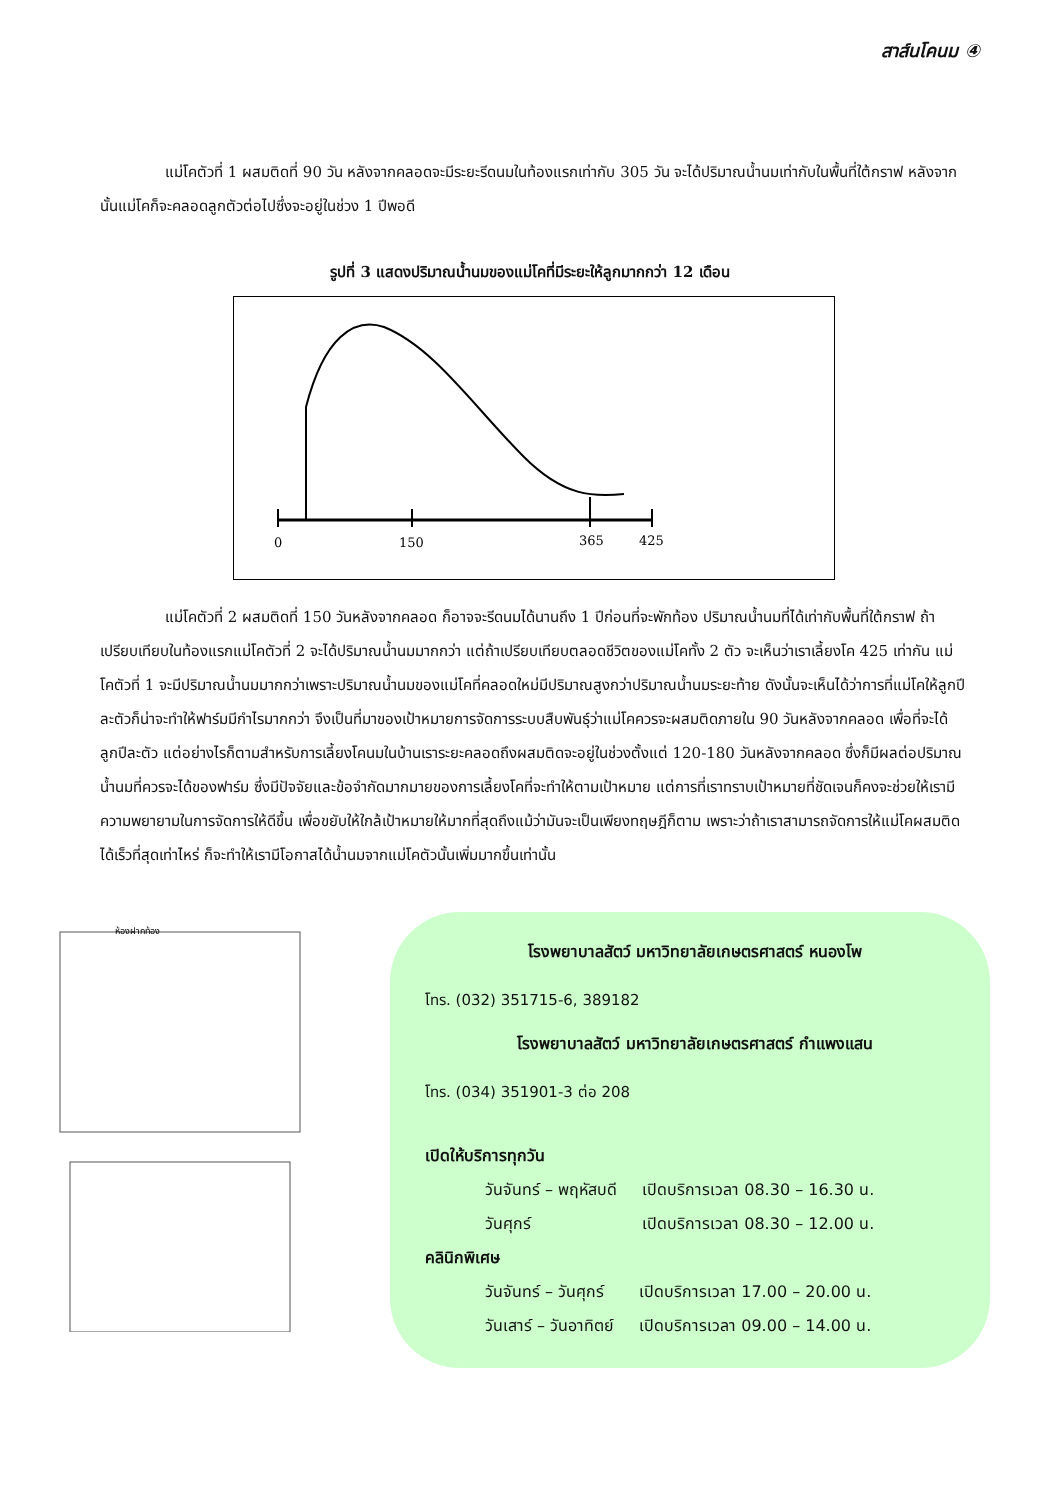สาส์นโคนม ④
แม่โคตัวที่ 1 ผสมติดที่ 90 วัน หลังจากคลอดจะมีระยะรีดนมในท้องแรกเท่ากับ 305 วัน จะได้ปริมาณน้ำนมเท่ากับในพื้นที่ใต้กราฟ หลังจากนั้นแม่โคก็จะคลอดลูกตัวต่อไปซึ่งจะอยู่ในช่วง 1 ปีพอดี
รูปที่ 3 แสดงปริมาณน้ำนมของแม่โคที่มีระยะให้ลูกมากกว่า 12 เดือน
0
150
365
425
แม่โคตัวที่ 2 ผสมติดที่ 150 วันหลังจากคลอด ก็อาจจะรีดนมได้นานถึง 1 ปีก่อนที่จะพักท้อง ปริมาณน้ำนมที่ได้เท่ากับพื้นที่ใต้กราฟ ถ้าเปรียบเทียบในท้องแรกแม่โคตัวที่ 2 จะได้ปริมาณน้ำนมมากกว่า แต่ถ้าเปรียบเทียบตลอดชีวิตของแม่โคทั้ง 2 ตัว จะเห็นว่าเราเลี้ยงโค 425 เท่ากัน แม่โคตัวที่ 1 จะมีปริมาณน้ำนมมากกว่าเพราะปริมาณน้ำนมของแม่โคที่คลอดใหม่มีปริมาณสูงกว่าปริมาณน้ำนมระยะท้าย ดังนั้นจะเห็นได้ว่าการที่แม่โคให้ลูกปีละตัวก็น่าจะทำให้ฟาร์มมีกำไรมากกว่า จึงเป็นที่มาของเป้าหมายการจัดการระบบสืบพันธุ์ว่าแม่โคควรจะผสมติดภายใน 90 วันหลังจากคลอด เพื่อที่จะได้ลูกปีละตัว แต่อย่างไรก็ตามสำหรับการเลี้ยงโคนมในบ้านเราระยะคลอดถึงผสมติดจะอยู่ในช่วงตั้งแต่ 120-180 วันหลังจากคลอด ซึ่งก็มีผลต่อปริมาณน้ำนมที่ควรจะได้ของฟาร์ม ซึ่งมีปัจจัยและข้อจำกัดมากมายของการเลี้ยงโคที่จะทำให้ตามเป้าหมาย แต่การที่เราทราบเป้าหมายที่ชัดเจนก็คงจะช่วยให้เรามีความพยายามในการจัดการให้ดีขึ้น เพื่อขยับให้ใกล้เป้าหมายให้มากที่สุดถึงแม้ว่ามันจะเป็นเพียงทฤษฎีก็ตาม เพราะว่าถ้าเราสามารถจัดการให้แม่โคผสมติดได้เร็วที่สุดเท่าไหร่ ก็จะทำให้เรามีโอกาสได้น้ำนมจากแม่โคตัวนั้นเพิ่มมากขึ้นเท่านั้น
ห้องฝากท้อง
โรงพยาบาลสัตว์ มหาวิทยาลัยเกษตรศาสตร์ หนองโพ
โทร. (032) 351715-6, 389182
โรงพยาบาลสัตว์ มหาวิทยาลัยเกษตรศาสตร์ กำแพงแสน
โทร. (034) 351901-3 ต่อ 208
เปิดให้บริการทุกวัน
| วันจันทร์ – พฤหัสบดี | เปิดบริการเวลา 08.30 – 16.30 น. |
| วันศุกร์ | เปิดบริการเวลา 08.30 – 12.00 น. |
คลินิกพิเศษ
| วันจันทร์ – วันศุกร์ | เปิดบริการเวลา 17.00 – 20.00 น. |
| วันเสาร์ – วันอาทิตย์ | เปิดบริการเวลา 09.00 – 14.00 น. |